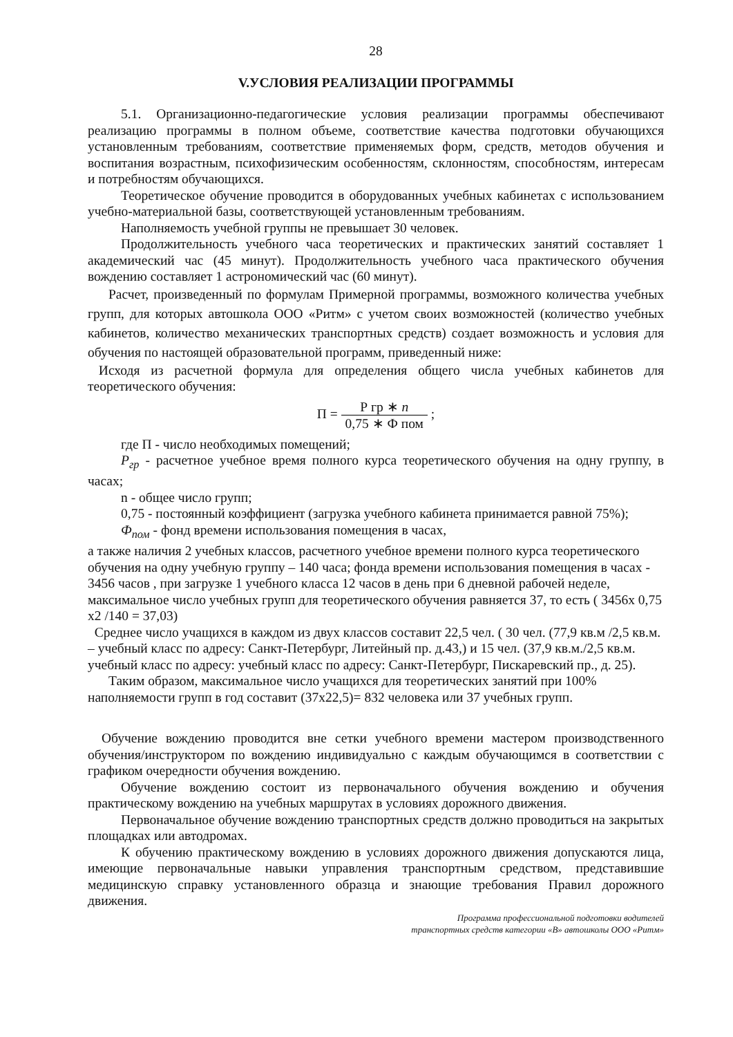28
V.УСЛОВИЯ РЕАЛИЗАЦИИ ПРОГРАММЫ
5.1. Организационно-педагогические условия реализации программы обеспечивают реализацию программы в полном объеме, соответствие качества подготовки обучающихся установленным требованиям, соответствие применяемых форм, средств, методов обучения и воспитания возрастным, психофизическим особенностям, склонностям, способностям, интересам и потребностям обучающихся.
Теоретическое обучение проводится в оборудованных учебных кабинетах с использованием учебно-материальной базы, соответствующей установленным требованиям.
Наполняемость учебной группы не превышает 30 человек.
Продолжительность учебного часа теоретических и практических занятий составляет 1 академический час (45 минут). Продолжительность учебного часа практического обучения вождению составляет 1 астрономический час (60 минут).
Расчет, произведенный по формулам Примерной программы, возможного количества учебных групп, для которых автошкола ООО «Ритм» с учетом своих возможностей (количество учебных кабинетов, количество механических транспортных средств) создает возможность и условия для обучения по настоящей образовательной программ, приведенный ниже:
Исходя из расчетной формула для определения общего числа учебных кабинетов для теоретического обучения:
П = Р гр ∗ n 0,75 ∗ Ф пом ;
где П - число необходимых помещений;
P<sub>гр</sub> - расчетное учебное время полного курса теоретического обучения на одну группу, в часах;
n - общее число групп;
0,75 - постоянный коэффициент (загрузка учебного кабинета принимается равной 75%);
Ф<sub>пом</sub> - фонд времени использования помещения в часах,
а также наличия 2 учебных классов, расчетного учебное времени полного курса теоретического обучения на одну учебную группу – 140 часа; фонда времени использования помещения в часах - 3456 часов , при загрузке 1 учебного класса 12 часов в день при 6 дневной рабочей неделе, максимальное число учебных групп для теоретического обучения равняется 37, то есть ( 3456х 0,75 х2 /140 = 37,03)
Среднее число учащихся в каждом из двух классов составит 22,5 чел. ( 30 чел. (77,9 кв.м /2,5 кв.м. – учебный класс по адресу: Санкт-Петербург, Литейный пр. д.43,) и 15 чел. (37,9 кв.м./2,5 кв.м. учебный класс по адресу: учебный класс по адресу: Санкт-Петербург, Пискаревский пр., д. 25).
Таким образом, максимальное число учащихся для теоретических занятий при 100% наполняемости групп в год составит (37х22,5)= 832 человека или 37 учебных групп.
Обучение вождению проводится вне сетки учебного времени мастером производственного обучения/инструктором по вождению индивидуально с каждым обучающимся в соответствии с графиком очередности обучения вождению.
Обучение вождению состоит из первоначального обучения вождению и обучения практическому вождению на учебных маршрутах в условиях дорожного движения.
Первоначальное обучение вождению транспортных средств должно проводиться на закрытых площадках или автодромах.
К обучению практическому вождению в условиях дорожного движения допускаются лица, имеющие первоначальные навыки управления транспортным средством, представившие медицинскую справку установленного образца и знающие требования Правил дорожного движения.
Программа профессиональной подготовки водителей
транспортных средств категории «В» автошколы ООО «Ритм»